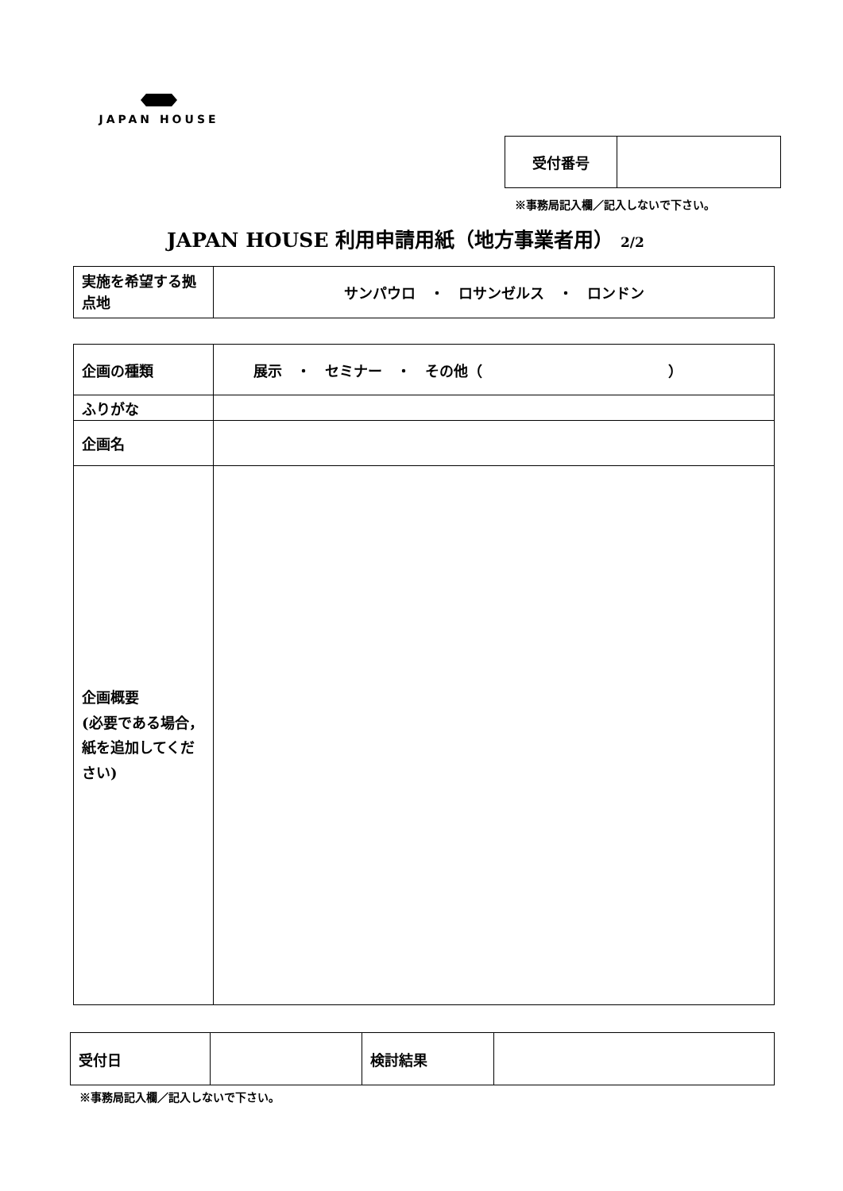JAPAN HOUSE
| 受付番号 | |
※事務局記入欄／記入しないで下さい。
JAPAN HOUSE 利用申請用紙（地方事業者用） 2/2
| 実施を希望する拠点地 | サンパウロ ・ ロサンゼルス ・ ロンドン |
| 企画の種類 | 展示 ・ セミナー ・ その他（ ） |
| ふりがな | |
| 企画名 | |
| 企画概要 (必要である場合，紙を追加してください) | |
| 受付日 | | 検討結果 | |
※事務局記入欄／記入しないで下さい。